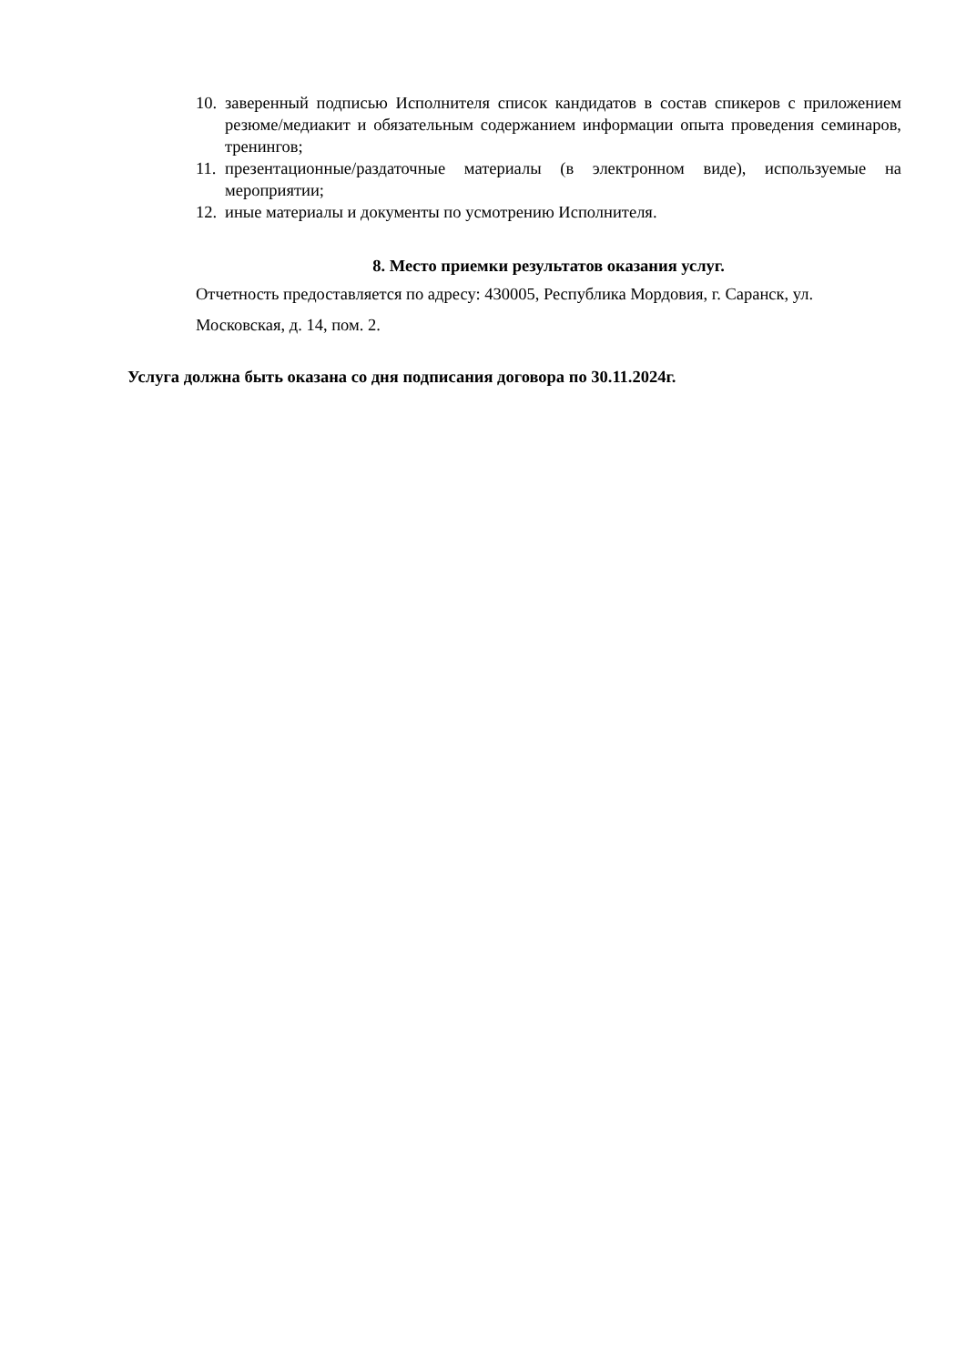10. заверенный подписью Исполнителя список кандидатов в состав спикеров с приложением резюме/медиакит и обязательным содержанием информации опыта проведения семинаров, тренингов;
11. презентационные/раздаточные материалы (в электронном виде), используемые на мероприятии;
12. иные материалы и документы по усмотрению Исполнителя.
8. Место приемки результатов оказания услуг.
Отчетность предоставляется по адресу: 430005, Республика Мордовия, г. Саранск, ул. Московская, д. 14, пом. 2.
Услуга должна быть оказана со дня подписания договора по 30.11.2024г.